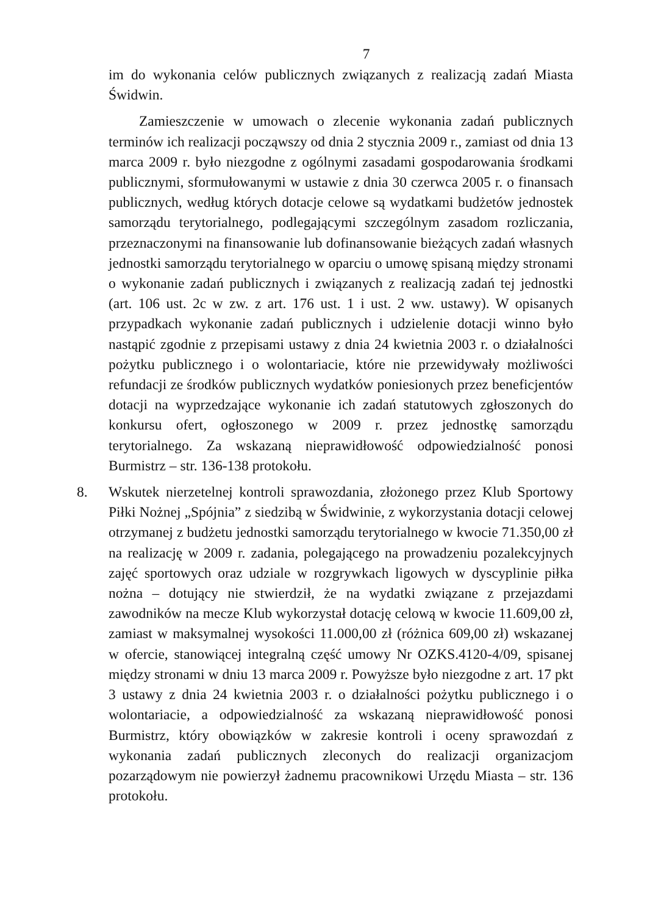7
im do wykonania celów publicznych związanych z realizacją zadań Miasta Świdwin.
Zamieszczenie w umowach o zlecenie wykonania zadań publicznych terminów ich realizacji począwszy od dnia 2 stycznia 2009 r., zamiast od dnia 13 marca 2009 r. było niezgodne z ogólnymi zasadami gospodarowania środkami publicznymi, sformułowanymi w ustawie z dnia 30 czerwca 2005 r. o finansach publicznych, według których dotacje celowe są wydatkami budżetów jednostek samorządu terytorialnego, podlegającymi szczególnym zasadom rozliczania, przeznaczonymi na finansowanie lub dofinansowanie bieżących zadań własnych jednostki samorządu terytorialnego w oparciu o umowę spisaną między stronami o wykonanie zadań publicznych i związanych z realizacją zadań tej jednostki (art. 106 ust. 2c w zw. z art. 176 ust. 1 i ust. 2 ww. ustawy). W opisanych przypadkach wykonanie zadań publicznych i udzielenie dotacji winno było nastąpić zgodnie z przepisami ustawy z dnia 24 kwietnia 2003 r. o działalności pożytku publicznego i o wolontariacie, które nie przewidywały możliwości refundacji ze środków publicznych wydatków poniesionych przez beneficjentów dotacji na wyprzedzające wykonanie ich zadań statutowych zgłoszonych do konkursu ofert, ogłoszonego w 2009 r. przez jednostkę samorządu terytorialnego. Za wskazaną nieprawidłowość odpowiedzialność ponosi Burmistrz – str. 136-138 protokołu.
8. Wskutek nierzetelnej kontroli sprawozdania, złożonego przez Klub Sportowy Piłki Nożnej „Spójnia” z siedzibą w Świdwinie, z wykorzystania dotacji celowej otrzymanej z budżetu jednostki samorządu terytorialnego w kwocie 71.350,00 zł na realizację w 2009 r. zadania, polegającego na prowadzeniu pozalekcyjnych zajęć sportowych oraz udziale w rozgrywkach ligowych w dyscyplinie piłka nożna – dotujący nie stwierdził, że na wydatki związane z przejazdami zawodników na mecze Klub wykorzystał dotację celową w kwocie 11.609,00 zł, zamiast w maksymalnej wysokości 11.000,00 zł (różnica 609,00 zł) wskazanej w ofercie, stanowiącej integralną część umowy Nr OZKS.4120-4/09, spisanej między stronami w dniu 13 marca 2009 r. Powyższe było niezgodne z art. 17 pkt 3 ustawy z dnia 24 kwietnia 2003 r. o działalności pożytku publicznego i o wolontariacie, a odpowiedzialność za wskazaną nieprawidłowość ponosi Burmistrz, który obowiązków w zakresie kontroli i oceny sprawozdań z wykonania zadań publicznych zleconych do realizacji organizacjom pozarządowym nie powierzył żadnemu pracownikowi Urzędu Miasta – str. 136 protokołu.